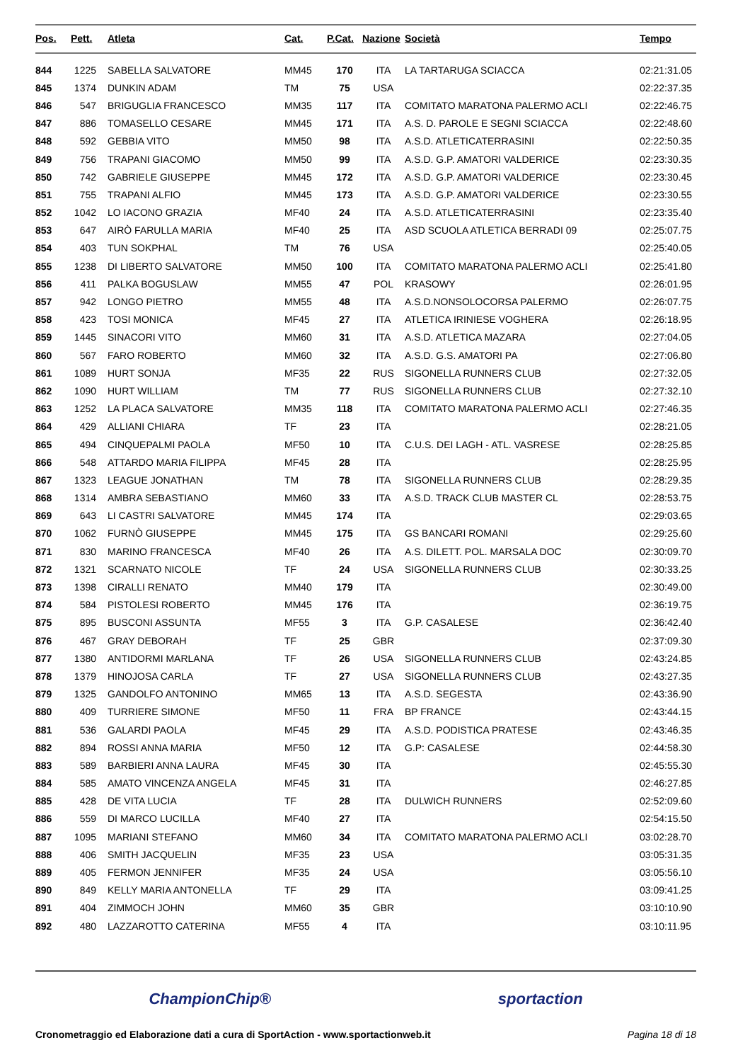| Pos. | Pett. | Atleta | Cat. | P.Cat. | Nazione | Società | Tempo |
| --- | --- | --- | --- | --- | --- | --- | --- |
| 844 | 1225 | SABELLA SALVATORE | MM45 | 170 | ITA | LA TARTARUGA SCIACCA | 02:21:31.05 |
| 845 | 1374 | DUNKIN ADAM | TM | 75 | USA | | 02:22:37.35 |
| 846 | 547 | BRIGUGLIA FRANCESCO | MM35 | 117 | ITA | COMITATO MARATONA PALERMO ACLI | 02:22:46.75 |
| 847 | 886 | TOMASELLO CESARE | MM45 | 171 | ITA | A.S. D. PAROLE E SEGNI SCIACCA | 02:22:48.60 |
| 848 | 592 | GEBBIA VITO | MM50 | 98 | ITA | A.S.D. ATLETICATERRASINI | 02:22:50.35 |
| 849 | 756 | TRAPANI GIACOMO | MM50 | 99 | ITA | A.S.D. G.P. AMATORI VALDERICE | 02:23:30.35 |
| 850 | 742 | GABRIELE GIUSEPPE | MM45 | 172 | ITA | A.S.D. G.P. AMATORI VALDERICE | 02:23:30.45 |
| 851 | 755 | TRAPANI ALFIO | MM45 | 173 | ITA | A.S.D. G.P. AMATORI VALDERICE | 02:23:30.55 |
| 852 | 1042 | LO IACONO GRAZIA | MF40 | 24 | ITA | A.S.D. ATLETICATERRASINI | 02:23:35.40 |
| 853 | 647 | AIRÒ FARULLA MARIA | MF40 | 25 | ITA | ASD SCUOLA ATLETICA BERRADI 09 | 02:25:07.75 |
| 854 | 403 | TUN SOKPHAL | TM | 76 | USA | | 02:25:40.05 |
| 855 | 1238 | DI LIBERTO SALVATORE | MM50 | 100 | ITA | COMITATO MARATONA PALERMO ACLI | 02:25:41.80 |
| 856 | 411 | PALKA BOGUSLAW | MM55 | 47 | POL | KRASOWY | 02:26:01.95 |
| 857 | 942 | LONGO PIETRO | MM55 | 48 | ITA | A.S.D.NONSOLOCORSA PALERMO | 02:26:07.75 |
| 858 | 423 | TOSI MONICA | MF45 | 27 | ITA | ATLETICA IRINIESE VOGHERA | 02:26:18.95 |
| 859 | 1445 | SINACORI VITO | MM60 | 31 | ITA | A.S.D. ATLETICA MAZARA | 02:27:04.05 |
| 860 | 567 | FARO ROBERTO | MM60 | 32 | ITA | A.S.D. G.S. AMATORI PA | 02:27:06.80 |
| 861 | 1089 | HURT SONJA | MF35 | 22 | RUS | SIGONELLA RUNNERS CLUB | 02:27:32.05 |
| 862 | 1090 | HURT WILLIAM | TM | 77 | RUS | SIGONELLA RUNNERS CLUB | 02:27:32.10 |
| 863 | 1252 | LA PLACA SALVATORE | MM35 | 118 | ITA | COMITATO MARATONA PALERMO ACLI | 02:27:46.35 |
| 864 | 429 | ALLIANI CHIARA | TF | 23 | ITA | | 02:28:21.05 |
| 865 | 494 | CINQUEPALMI PAOLA | MF50 | 10 | ITA | C.U.S. DEI LAGH - ATL. VASRESE | 02:28:25.85 |
| 866 | 548 | ATTARDO MARIA FILIPPA | MF45 | 28 | ITA | | 02:28:25.95 |
| 867 | 1323 | LEAGUE JONATHAN | TM | 78 | ITA | SIGONELLA RUNNERS CLUB | 02:28:29.35 |
| 868 | 1314 | AMBRA SEBASTIANO | MM60 | 33 | ITA | A.S.D. TRACK CLUB MASTER CL | 02:28:53.75 |
| 869 | 643 | LI CASTRI SALVATORE | MM45 | 174 | ITA | | 02:29:03.65 |
| 870 | 1062 | FURNÒ GIUSEPPE | MM45 | 175 | ITA | GS BANCARI ROMANI | 02:29:25.60 |
| 871 | 830 | MARINO FRANCESCA | MF40 | 26 | ITA | A.S. DILETT. POL. MARSALA DOC | 02:30:09.70 |
| 872 | 1321 | SCARNATO NICOLE | TF | 24 | USA | SIGONELLA RUNNERS CLUB | 02:30:33.25 |
| 873 | 1398 | CIRALLI RENATO | MM40 | 179 | ITA | | 02:30:49.00 |
| 874 | 584 | PISTOLESI ROBERTO | MM45 | 176 | ITA | | 02:36:19.75 |
| 875 | 895 | BUSCONI ASSUNTA | MF55 | 3 | ITA | G.P. CASALESE | 02:36:42.40 |
| 876 | 467 | GRAY DEBORAH | TF | 25 | GBR | | 02:37:09.30 |
| 877 | 1380 | ANTIDORMI MARLANA | TF | 26 | USA | SIGONELLA RUNNERS CLUB | 02:43:24.85 |
| 878 | 1379 | HINOJOSA CARLA | TF | 27 | USA | SIGONELLA RUNNERS CLUB | 02:43:27.35 |
| 879 | 1325 | GANDOLFO ANTONINO | MM65 | 13 | ITA | A.S.D. SEGESTA | 02:43:36.90 |
| 880 | 409 | TURRIERE SIMONE | MF50 | 11 | FRA | BP FRANCE | 02:43:44.15 |
| 881 | 536 | GALARDI PAOLA | MF45 | 29 | ITA | A.S.D. PODISTICA PRATESE | 02:43:46.35 |
| 882 | 894 | ROSSI ANNA MARIA | MF50 | 12 | ITA | G.P: CASALESE | 02:44:58.30 |
| 883 | 589 | BARBIERI ANNA LAURA | MF45 | 30 | ITA | | 02:45:55.30 |
| 884 | 585 | AMATO VINCENZA ANGELA | MF45 | 31 | ITA | | 02:46:27.85 |
| 885 | 428 | DE VITA LUCIA | TF | 28 | ITA | DULWICH RUNNERS | 02:52:09.60 |
| 886 | 559 | DI MARCO LUCILLA | MF40 | 27 | ITA | | 02:54:15.50 |
| 887 | 1095 | MARIANI STEFANO | MM60 | 34 | ITA | COMITATO MARATONA PALERMO ACLI | 03:02:28.70 |
| 888 | 406 | SMITH JACQUELIN | MF35 | 23 | USA | | 03:05:31.35 |
| 889 | 405 | FERMON JENNIFER | MF35 | 24 | USA | | 03:05:56.10 |
| 890 | 849 | KELLY MARIA ANTONELLA | TF | 29 | ITA | | 03:09:41.25 |
| 891 | 404 | ZIMMOCH JOHN | MM60 | 35 | GBR | | 03:10:10.90 |
| 892 | 480 | LAZZAROTTO CATERINA | MF55 | 4 | ITA | | 03:10:11.95 |
ChampionChip® sportaction
Cronometraggio ed Elaborazione dati a cura di SportAction - www.sportactionweb.it Pagina 18 di 18